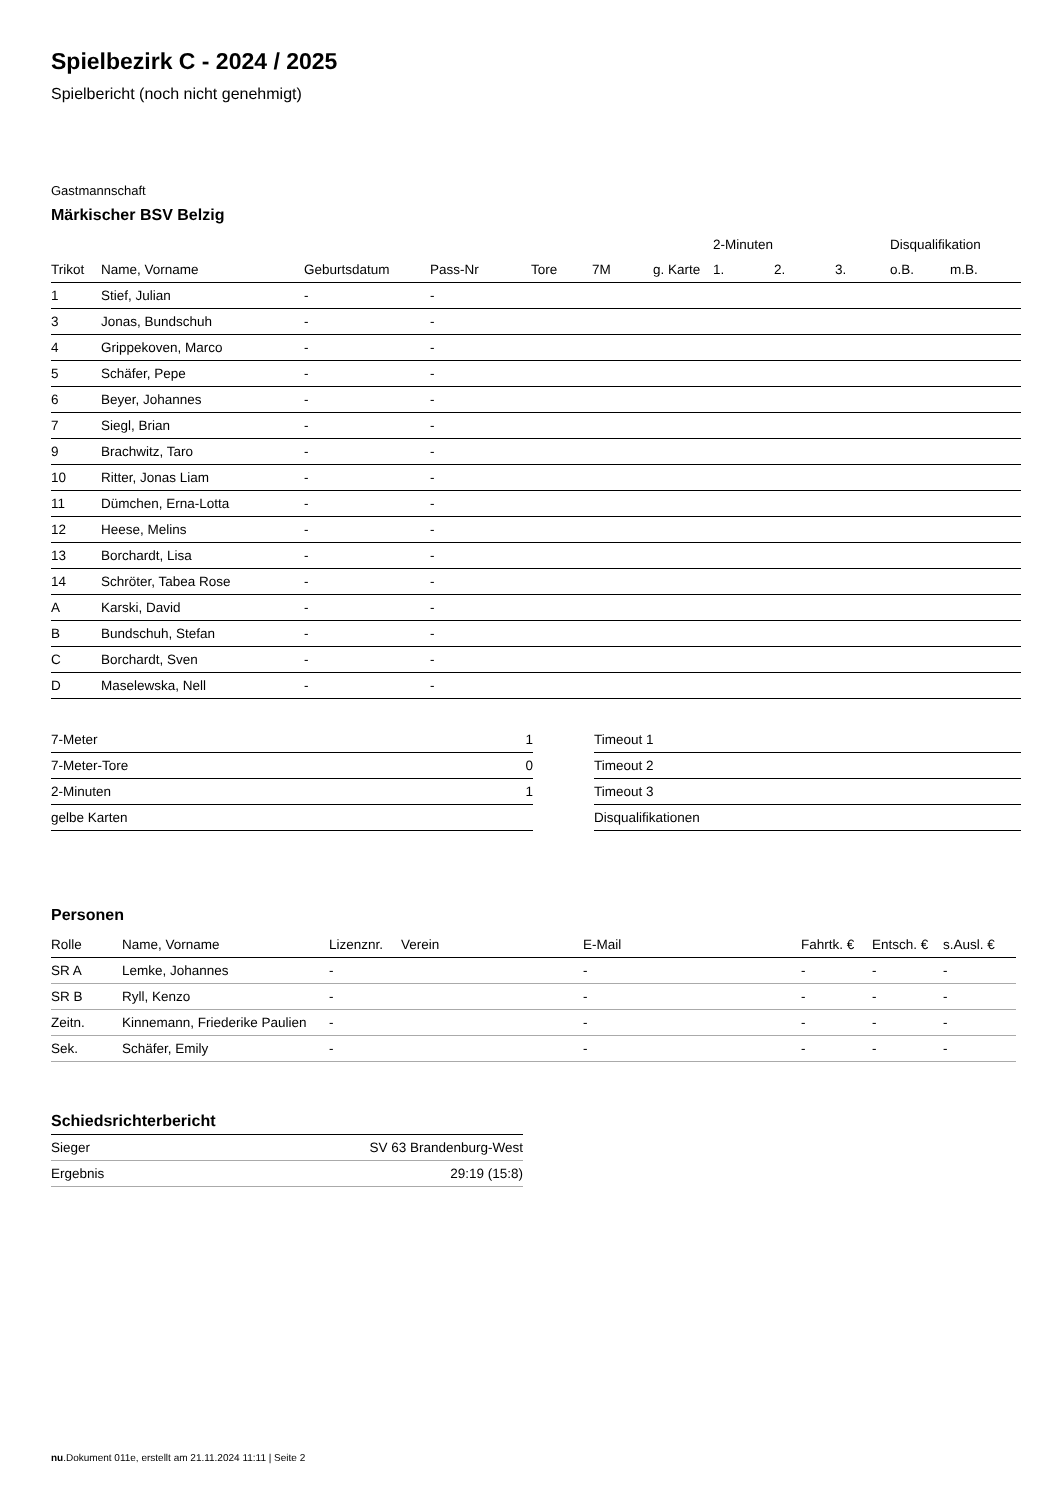Spielbezirk C - 2024 / 2025
Spielbericht (noch nicht genehmigt)
Gastmannschaft
Märkischer BSV Belzig
| | | | | | | | 2-Minuten | | | Disqualifikation | |
| --- | --- | --- | --- | --- | --- | --- | --- | --- | --- | --- | --- |
| Trikot | Name, Vorname | Geburtsdatum | Pass-Nr | Tore | 7M | g. Karte | 1. | 2. | 3. | o.B. | m.B. |
| 1 | Stief, Julian | - | - | | | | | | | | |
| 3 | Jonas, Bundschuh | - | - | | | | | | | | |
| 4 | Grippekoven, Marco | - | - | | | | | | | | |
| 5 | Schäfer, Pepe | - | - | | | | | | | | |
| 6 | Beyer, Johannes | - | - | | | | | | | | |
| 7 | Siegl, Brian | - | - | | | | | | | | |
| 9 | Brachwitz, Taro | - | - | | | | | | | | |
| 10 | Ritter, Jonas Liam | - | - | | | | | | | | |
| 11 | Dümchen, Erna-Lotta | - | - | | | | | | | | |
| 12 | Heese, Melins | - | - | | | | | | | | |
| 13 | Borchardt, Lisa | - | - | | | | | | | | |
| 14 | Schröter, Tabea Rose | - | - | | | | | | | | |
| A | Karski, David | - | - | | | | | | | | |
| B | Bundschuh, Stefan | - | - | | | | | | | | |
| C | Borchardt, Sven | - | - | | | | | | | | |
| D | Maselewska, Nell | - | - | | | | | | | | |
| 7-Meter | 1 |
| 7-Meter-Tore | 0 |
| 2-Minuten | 1 |
| gelbe Karten | |
| Timeout 1 |
| Timeout 2 |
| Timeout 3 |
| Disqualifikationen |
Personen
| Rolle | Name, Vorname | Lizenznr. | Verein | E-Mail | Fahrtk. € | Entsch. € | s.Ausl. € |
| --- | --- | --- | --- | --- | --- | --- | --- |
| SR A | Lemke, Johannes | - | | - | - | - | - |
| SR B | Ryll, Kenzo | - | | - | - | - | - |
| Zeitn. | Kinnemann, Friederike Paulien | - | | - | - | - | - |
| Sek. | Schäfer, Emily | - | | - | - | - | - |
Schiedsrichterbericht
| Sieger | SV 63 Brandenburg-West |
| Ergebnis | 29:19 (15:8) |
nu.Dokument 011e, erstellt am 21.11.2024 11:11 | Seite 2